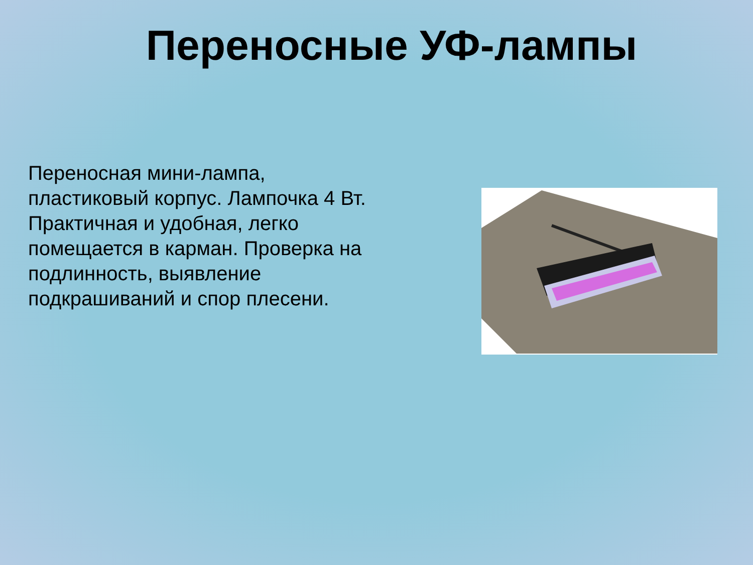Переносные УФ-лампы
Переносная мини-лампа, пластиковый корпус. Лампочка 4 Вт. Практичная и удобная, легко помещается в карман. Проверка на подлинность, выявление подкрашиваний и спор плесени.